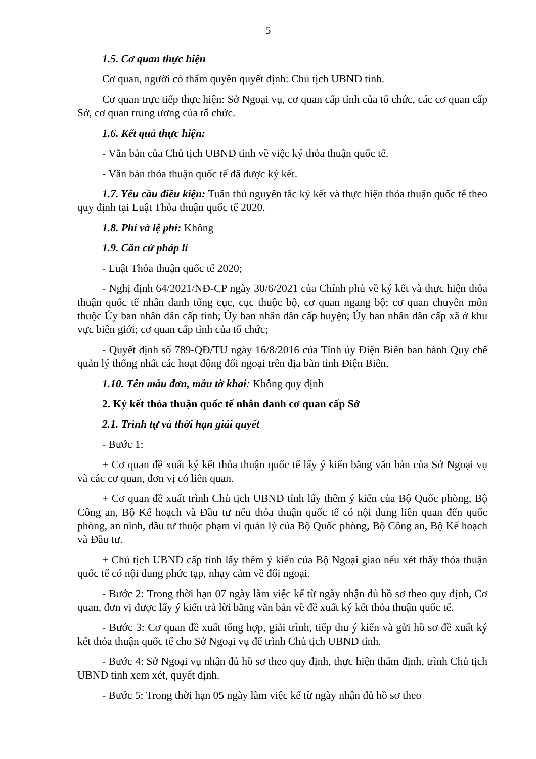5
1.5. Cơ quan thực hiện
Cơ quan, người có thẩm quyền quyết định: Chủ tịch UBND tỉnh.
Cơ quan trực tiếp thực hiện: Sở Ngoại vụ, cơ quan cấp tỉnh của tổ chức, các cơ quan cấp Sở, cơ quan trung ương của tổ chức.
1.6. Kết quả thực hiện:
- Văn bản của Chủ tịch UBND tỉnh về việc ký thỏa thuận quốc tế.
- Văn bản thỏa thuận quốc tế đã được ký kết.
1.7. Yêu cầu điều kiện: Tuân thủ nguyên tắc ký kết và thực hiện thỏa thuận quốc tế theo quy định tại Luật Thỏa thuận quốc tế 2020.
1.8. Phí và lệ phí: Không
1.9. Căn cứ pháp lí
- Luật Thỏa thuận quốc tế 2020;
- Nghị định 64/2021/NĐ-CP ngày 30/6/2021 của Chính phủ về ký kết và thực hiện thỏa thuận quốc tế nhân danh tổng cục, cục thuộc bộ, cơ quan ngang bộ; cơ quan chuyên môn thuộc Ủy ban nhân dân cấp tỉnh; Ủy ban nhân dân cấp huyện; Ủy ban nhân dân cấp xã ở khu vực biên giới; cơ quan cấp tỉnh của tổ chức;
- Quyết định số 789-QĐ/TU ngày 16/8/2016 của Tỉnh ủy Điện Biên ban hành Quy chế quản lý thống nhất các hoạt động đối ngoại trên địa bàn tỉnh Điện Biên.
1.10. Tên mẫu đơn, mẫu tờ khai: Không quy định
2. Ký kết thỏa thuận quốc tế nhân danh cơ quan cấp Sở
2.1. Trình tự và thời hạn giải quyết
- Bước 1:
+ Cơ quan đề xuất ký kết thỏa thuận quốc tế lấy ý kiến bằng văn bản của Sở Ngoại vụ và các cơ quan, đơn vị có liên quan.
+ Cơ quan đề xuất trình Chủ tịch UBND tỉnh lấy thêm ý kiến của Bộ Quốc phòng, Bộ Công an, Bộ Kế hoạch và Đầu tư nếu thỏa thuận quốc tế có nội dung liên quan đến quốc phòng, an ninh, đầu tư thuộc phạm vi quản lý của Bộ Quốc phòng, Bộ Công an, Bộ Kế hoạch và Đầu tư.
+ Chủ tịch UBND cấp tỉnh lấy thêm ý kiến của Bộ Ngoại giao nếu xét thấy thỏa thuận quốc tế có nội dung phức tạp, nhạy cảm về đối ngoại.
- Bước 2: Trong thời hạn 07 ngày làm việc kể từ ngày nhận đủ hồ sơ theo quy định, Cơ quan, đơn vị được lấy ý kiến trả lời bằng văn bản về đề xuất ký kết thỏa thuận quốc tế.
- Bước 3: Cơ quan đề xuất tổng hợp, giải trình, tiếp thu ý kiến và gửi hồ sơ đề xuất ký kết thỏa thuận quốc tế cho Sở Ngoại vụ để trình Chủ tịch UBND tỉnh.
- Bước 4: Sở Ngoại vụ nhận đủ hồ sơ theo quy định, thực hiện thẩm định, trình Chủ tịch UBND tỉnh xem xét, quyết định.
- Bước 5: Trong thời hạn 05 ngày làm việc kể từ ngày nhận đủ hồ sơ theo